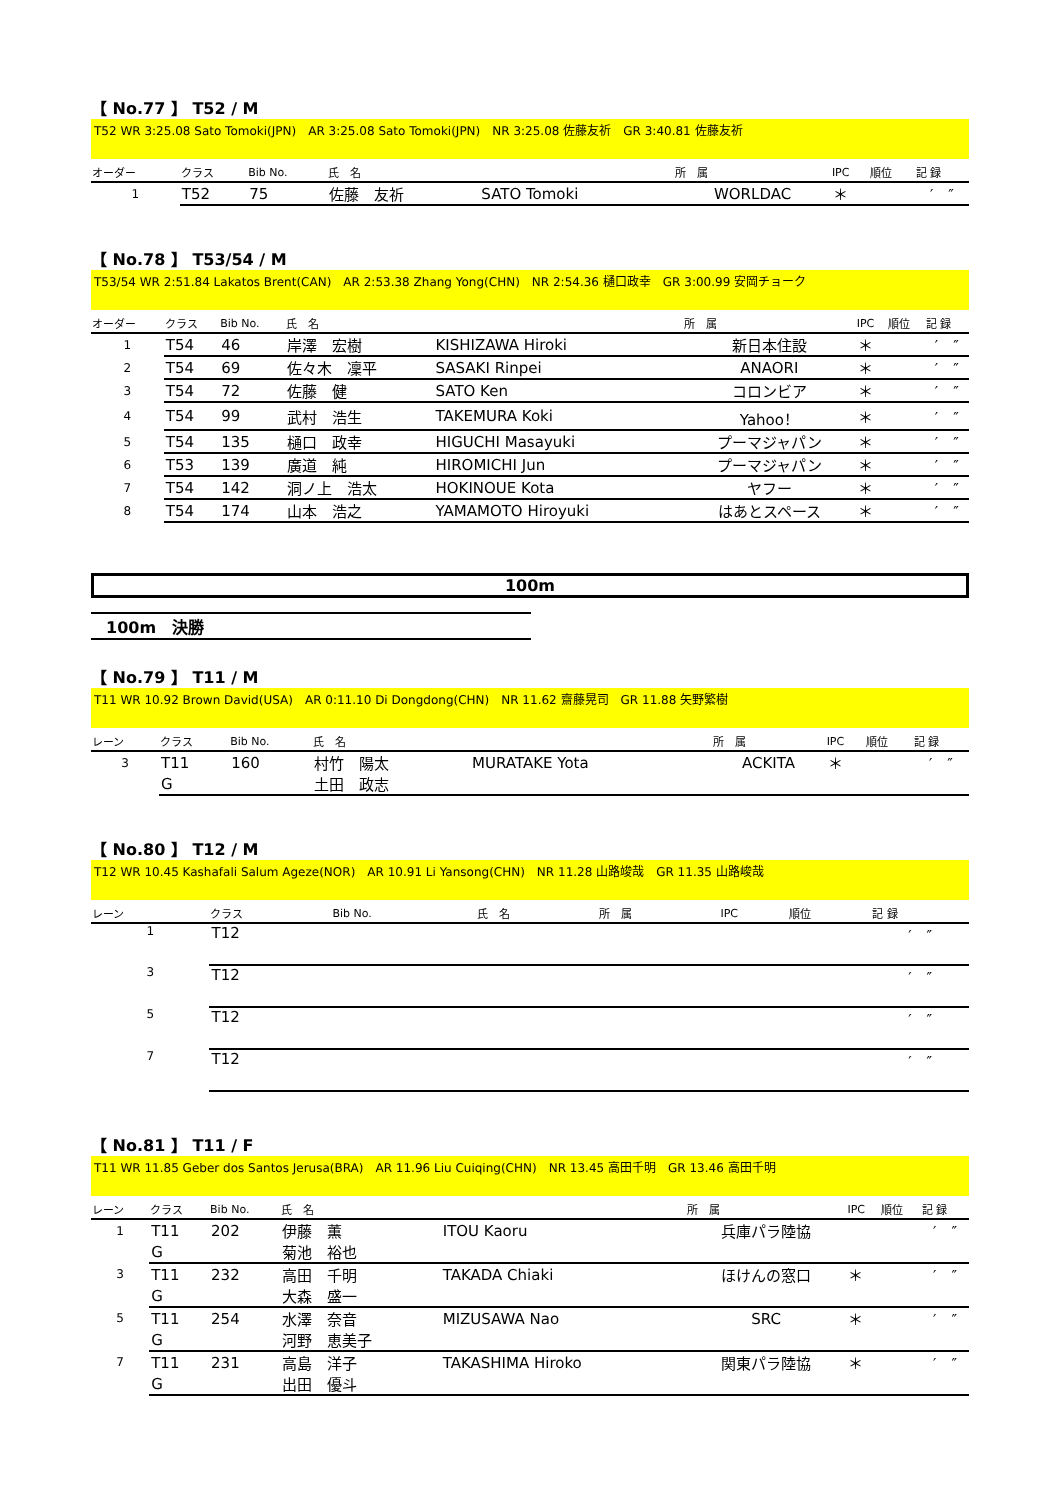【 No.77 】 T52 / M
T52 WR 3:25.08 Sato Tomoki(JPN)　AR 3:25.08 Sato Tomoki(JPN)　NR 3:25.08 佐藤友祈　GR 3:40.81 佐藤友祈
| オーダー | クラス | Bib No. | 氏 名 | | 所 属 | IPC | 順位 | 記 録 |
| --- | --- | --- | --- | --- | --- | --- | --- | --- |
| 1 | T52 | 75 | 佐藤 友祈 | SATO Tomoki | WORLDAC | ＊ | | ′ ″ |
【 No.78 】 T53/54 / M
T53/54 WR 2:51.84 Lakatos Brent(CAN)　AR 2:53.38 Zhang Yong(CHN)　NR 2:54.36 樋口政幸　GR 3:00.99 安岡チョーク
| オーダー | クラス | Bib No. | 氏 名 | | 所 属 | IPC | 順位 | 記 録 |
| --- | --- | --- | --- | --- | --- | --- | --- | --- |
| 1 | T54 | 46 | 岸澤 宏樹 | KISHIZAWA Hiroki | 新日本住設 | ＊ | | ′ ″ |
| 2 | T54 | 69 | 佐々木 凜平 | SASAKI Rinpei | ANAORI | ＊ | | ′ ″ |
| 3 | T54 | 72 | 佐藤 健 | SATO Ken | コロンビア | ＊ | | ′ ″ |
| 4 | T54 | 99 | 武村 浩生 | TAKEMURA Koki | Yahoo！ | ＊ | | ′ ″ |
| 5 | T54 | 135 | 樋口 政幸 | HIGUCHI Masayuki | プーマジャパン | ＊ | | ′ ″ |
| 6 | T53 | 139 | 廣道 純 | HIROMICHI Jun | プーマジャパン | ＊ | | ′ ″ |
| 7 | T54 | 142 | 洞ノ上 浩太 | HOKINOUE Kota | ヤフー | ＊ | | ′ ″ |
| 8 | T54 | 174 | 山本 浩之 | YAMAMOTO Hiroyuki | はあとスペース | ＊ | | ′ ″ |
100m
100m　決勝
【 No.79 】 T11 / M
T11 WR 10.92 Brown David(USA)　AR 0:11.10 Di Dongdong(CHN)　NR 11.62 齋藤晃司　GR 11.88 矢野繁樹
| レーン | クラス | Bib No. | 氏 名 | | 所 属 | IPC | 順位 | 記 録 |
| --- | --- | --- | --- | --- | --- | --- | --- | --- |
| 3 | T11 | 160 | 村竹 陽太 | MURATAKE Yota | ACKITA | ＊ | | ′ ″ |
| | G | | 土田 政志 | | | | | |
【 No.80 】 T12 / M
T12 WR 10.45 Kashafali Salum Ageze(NOR)　AR 10.91 Li Yansong(CHN)　NR 11.28 山路竣哉　GR 11.35 山路峻哉
| レーン | クラス | Bib No. | 氏 名 | | 所 属 | IPC | 順位 | 記 録 |
| --- | --- | --- | --- | --- | --- | --- | --- | --- |
| 1 | T12 | | | | | | | ′ ″ |
| 3 | T12 | | | | | | | ′ ″ |
| 5 | T12 | | | | | | | ′ ″ |
| 7 | T12 | | | | | | | ′ ″ |
【 No.81 】 T11 / F
T11 WR 11.85 Geber dos Santos Jerusa(BRA)　AR 11.96 Liu Cuiqing(CHN)　NR 13.45 高田千明　GR 13.46 高田千明
| レーン | クラス | Bib No. | 氏 名 | | 所 属 | IPC | 順位 | 記 録 |
| --- | --- | --- | --- | --- | --- | --- | --- | --- |
| 1 | T11 | 202 | 伊藤 薫 | ITOU Kaoru | 兵庫パラ陸協 | | | ′ ″ |
| | G | | 菊池 裕也 | | | | | |
| 3 | T11 | 232 | 高田 千明 | TAKADA Chiaki | ほけんの窓口 | ＊ | | ′ ″ |
| | G | | 大森 盛一 | | | | | |
| 5 | T11 | 254 | 水澤 奈音 | MIZUSAWA Nao | SRC | ＊ | | ′ ″ |
| | G | | 河野 恵美子 | | | | | |
| 7 | T11 | 231 | 高島 洋子 | TAKASHIMA Hiroko | 関東パラ陸協 | ＊ | | ′ ″ |
| | G | | 出田 優斗 | | | | | |